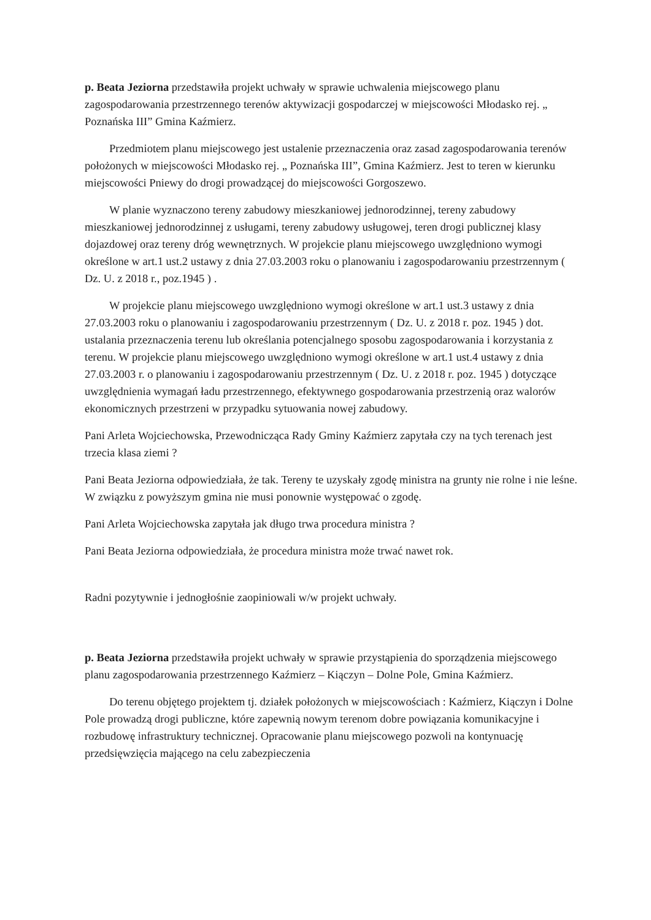p. Beata Jeziorna przedstawiła projekt uchwały w sprawie uchwalenia miejscowego planu zagospodarowania przestrzennego terenów aktywizacji gospodarczej w miejscowości Młodasko rej. „ Poznańska III” Gmina Kaźmierz.
Przedmiotem planu miejscowego jest ustalenie przeznaczenia oraz zasad zagospodarowania terenów położonych w miejscowości Młodasko rej. „ Poznańska III”, Gmina Kaźmierz. Jest to teren w kierunku miejscowości Pniewy do drogi prowadzącej do miejscowości Gorgoszewo.
W planie wyznaczono tereny zabudowy mieszkaniowej jednorodzinnej, tereny zabudowy mieszkaniowej jednorodzinnej z usługami, tereny zabudowy usługowej, teren drogi publicznej klasy dojazdowej oraz tereny dróg wewnętrznych. W projekcie planu miejscowego uwzględniono wymogi określone w art.1 ust.2 ustawy z dnia 27.03.2003 roku o planowaniu i zagospodarowaniu przestrzennym ( Dz. U. z 2018 r., poz.1945 ) .
W projekcie planu miejscowego uwzględniono wymogi określone w art.1 ust.3 ustawy z dnia 27.03.2003 roku o planowaniu i zagospodarowaniu przestrzennym ( Dz. U. z 2018 r. poz. 1945 ) dot. ustalania przeznaczenia terenu lub określania potencjalnego sposobu zagospodarowania i korzystania z terenu. W projekcie planu miejscowego uwzględniono wymogi określone w art.1 ust.4 ustawy z dnia 27.03.2003 r. o planowaniu i zagospodarowaniu przestrzennym ( Dz. U. z 2018 r. poz. 1945 ) dotyczące uwzględnienia wymagań ładu przestrzennego, efektywnego gospodarowania przestrzenią oraz walorów ekonomicznych przestrzeni w przypadku sytuowania nowej zabudowy.
Pani Arleta Wojciechowska, Przewodnicząca Rady Gminy Kaźmierz zapytała czy na tych terenach jest trzecia klasa ziemi ?
Pani Beata Jeziorna odpowiedziała, że tak. Tereny te uzyskały zgodę ministra na grunty nie rolne i nie leśne. W związku z powyższym gmina nie musi ponownie występować o zgodę.
Pani Arleta Wojciechowska zapytała jak długo trwa procedura ministra ?
Pani Beata Jeziorna odpowiedziała, że procedura ministra może trwać nawet rok.
Radni pozytywnie i jednogłośnie zaopiniowali w/w projekt uchwały.
p. Beata Jeziorna przedstawiła projekt uchwały w sprawie przystąpienia do sporządzenia miejscowego planu zagospodarowania przestrzennego Kaźmierz – Kiączyn – Dolne Pole, Gmina Kaźmierz.
Do terenu objętego projektem tj. działek położonych w miejscowościach : Kaźmierz, Kiączyn i Dolne Pole prowadzą drogi publiczne, które zapewnią nowym terenom dobre powiązania komunikacyjne i rozbudowę infrastruktury technicznej. Opracowanie planu miejscowego pozwoli na kontynuację przedsięwzięcia mającego na celu zabezpieczenia